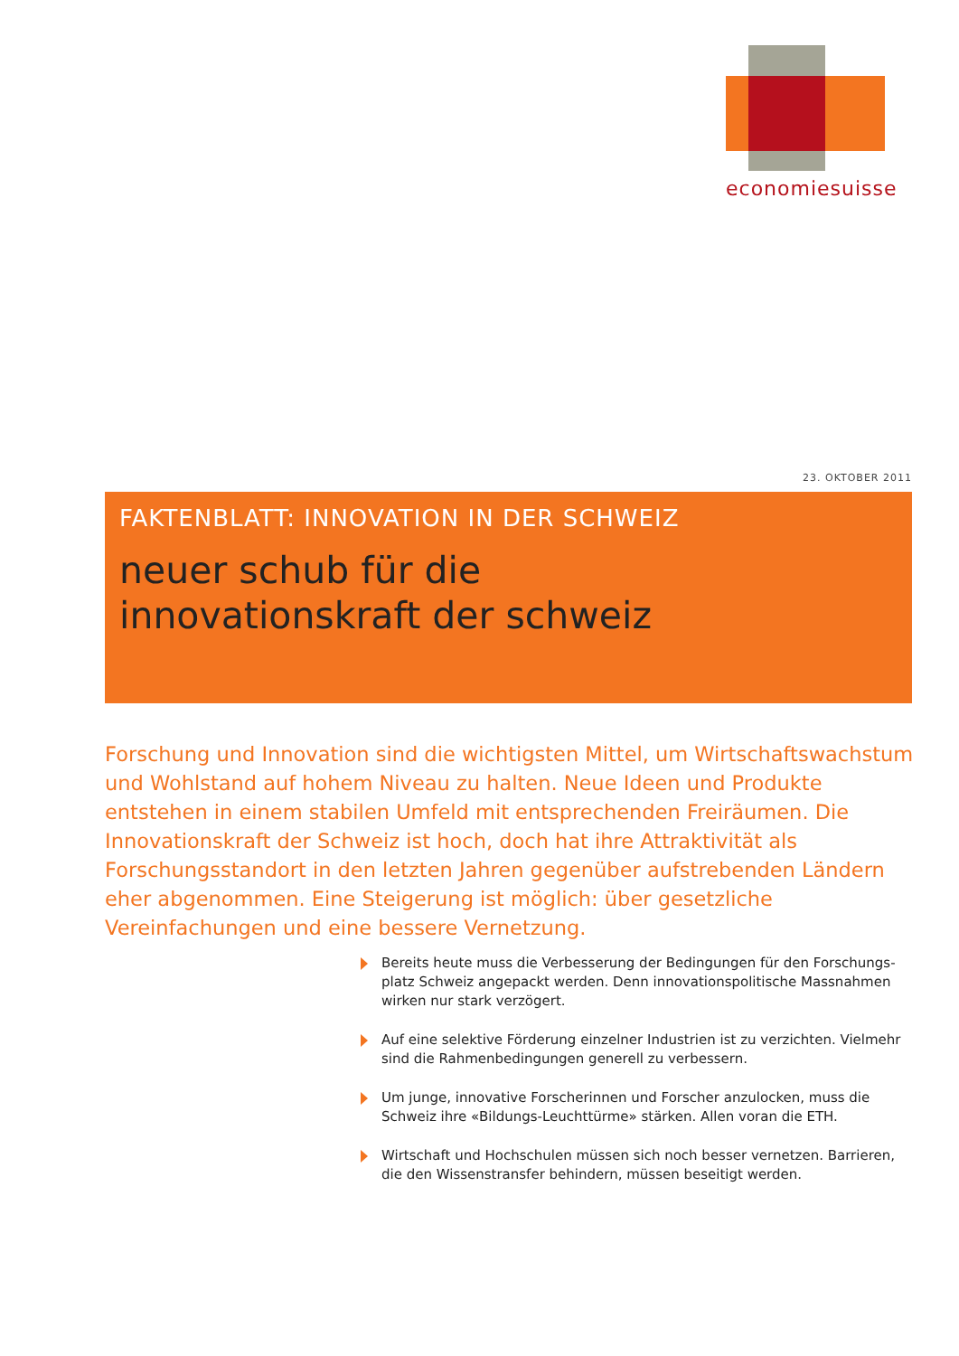economiesuisse
23. OKTOBER 2011
FAKTENBLATT: INNOVATION IN DER SCHWEIZ
neuer schub für die
innovationskraft der schweiz
Forschung und Innovation sind die wichtigsten Mittel, um Wirtschaftswachstum und Wohlstand auf hohem Niveau zu halten. Neue Ideen und Produkte entstehen in einem stabilen Umfeld mit entsprechenden Freiräumen. Die Innovationskraft der Schweiz ist hoch, doch hat ihre Attraktivität als Forschungsstandort in den letzten Jahren gegenüber aufstrebenden Ländern eher abgenommen. Eine Steigerung ist möglich: über gesetzliche Vereinfachungen und eine bessere Vernetzung.
Bereits heute muss die Verbesserung der Bedingungen für den Forschungs-platz Schweiz angepackt werden. Denn innovationspolitische Massnahmen wirken nur stark verzögert.
Auf eine selektive Förderung einzelner Industrien ist zu verzichten. Vielmehr sind die Rahmenbedingungen generell zu verbessern.
Um junge, innovative Forscherinnen und Forscher anzulocken, muss die Schweiz ihre «Bildungs-Leuchttürme» stärken. Allen voran die ETH.
Wirtschaft und Hochschulen müssen sich noch besser vernetzen. Barrieren, die den Wissenstransfer behindern, müssen beseitigt werden.